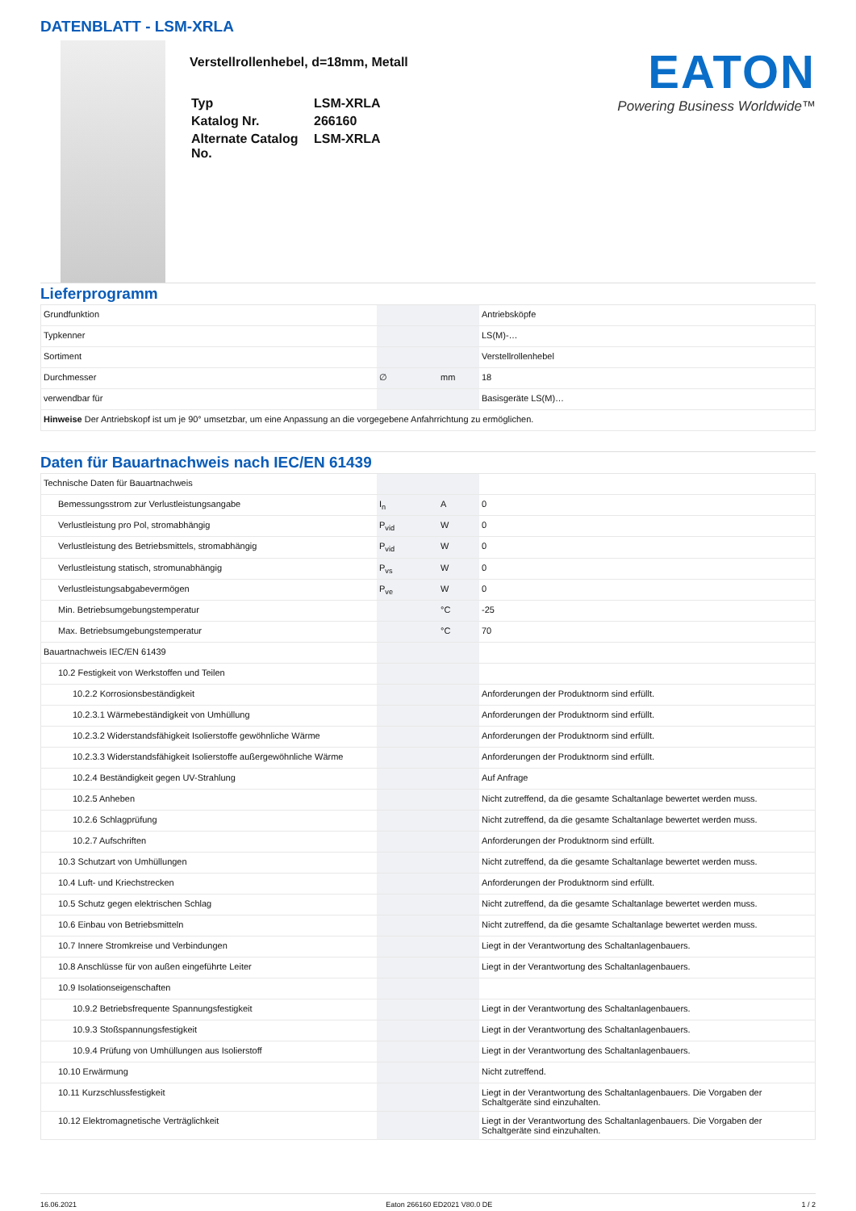DATENBLATT - LSM-XRLA
Verstellrollenhebel, d=18mm, Metall
| Typ | LSM-XRLA |
| Katalog Nr. | 266160 |
| Alternate Catalog No. | LSM-XRLA |
EATON
Powering Business Worldwide™
Lieferprogramm
| Grundfunktion | | | Antriebsköpfe |
| Typkenner | | | LS(M)-… |
| Sortiment | | | Verstellrollenhebel |
| Durchmesser | ∅ | mm | 18 |
| verwendbar für | | | Basisgeräte LS(M)… |
| Hinweise Der Antriebskopf ist um je 90° umsetzbar, um eine Anpassung an die vorgegebene Anfahrrichtung zu ermöglichen. | | | |
Daten für Bauartnachweis nach IEC/EN 61439
| Technische Daten für Bauartnachweis | | | |
| Bemessungsstrom zur Verlustleistungsangabe | I<sub>n</sub> | A | 0 |
| Verlustleistung pro Pol, stromabhängig | P<sub>vid</sub> | W | 0 |
| Verlustleistung des Betriebsmittels, stromabhängig | P<sub>vid</sub> | W | 0 |
| Verlustleistung statisch, stromunabhängig | P<sub>vs</sub> | W | 0 |
| Verlustleistungsabgabevermögen | P<sub>ve</sub> | W | 0 |
| Min. Betriebsumgebungstemperatur | | °C | -25 |
| Max. Betriebsumgebungstemperatur | | °C | 70 |
| Bauartnachweis IEC/EN 61439 | | | |
| 10.2 Festigkeit von Werkstoffen und Teilen | | | |
| 10.2.2 Korrosionsbeständigkeit | | | Anforderungen der Produktnorm sind erfüllt. |
| 10.2.3.1 Wärmebeständigkeit von Umhüllung | | | Anforderungen der Produktnorm sind erfüllt. |
| 10.2.3.2 Widerstandsfähigkeit Isolierstoffe gewöhnliche Wärme | | | Anforderungen der Produktnorm sind erfüllt. |
| 10.2.3.3 Widerstandsfähigkeit Isolierstoffe außergewöhnliche Wärme | | | Anforderungen der Produktnorm sind erfüllt. |
| 10.2.4 Beständigkeit gegen UV-Strahlung | | | Auf Anfrage |
| 10.2.5 Anheben | | | Nicht zutreffend, da die gesamte Schaltanlage bewertet werden muss. |
| 10.2.6 Schlagprüfung | | | Nicht zutreffend, da die gesamte Schaltanlage bewertet werden muss. |
| 10.2.7 Aufschriften | | | Anforderungen der Produktnorm sind erfüllt. |
| 10.3 Schutzart von Umhüllungen | | | Nicht zutreffend, da die gesamte Schaltanlage bewertet werden muss. |
| 10.4 Luft- und Kriechstrecken | | | Anforderungen der Produktnorm sind erfüllt. |
| 10.5 Schutz gegen elektrischen Schlag | | | Nicht zutreffend, da die gesamte Schaltanlage bewertet werden muss. |
| 10.6 Einbau von Betriebsmitteln | | | Nicht zutreffend, da die gesamte Schaltanlage bewertet werden muss. |
| 10.7 Innere Stromkreise und Verbindungen | | | Liegt in der Verantwortung des Schaltanlagenbauers. |
| 10.8 Anschlüsse für von außen eingeführte Leiter | | | Liegt in der Verantwortung des Schaltanlagenbauers. |
| 10.9 Isolationseigenschaften | | | |
| 10.9.2 Betriebsfrequente Spannungsfestigkeit | | | Liegt in der Verantwortung des Schaltanlagenbauers. |
| 10.9.3 Stoßspannungsfestigkeit | | | Liegt in der Verantwortung des Schaltanlagenbauers. |
| 10.9.4 Prüfung von Umhüllungen aus Isolierstoff | | | Liegt in der Verantwortung des Schaltanlagenbauers. |
| 10.10 Erwärmung | | | Nicht zutreffend. |
| 10.11 Kurzschlussfestigkeit | | | Liegt in der Verantwortung des Schaltanlagenbauers. Die Vorgaben der Schaltgeräte sind einzuhalten. |
| 10.12 Elektromagnetische Verträglichkeit | | | Liegt in der Verantwortung des Schaltanlagenbauers. Die Vorgaben der Schaltgeräte sind einzuhalten. |
16.06.2021 Eaton 266160 ED2021 V80.0 DE 1 / 2